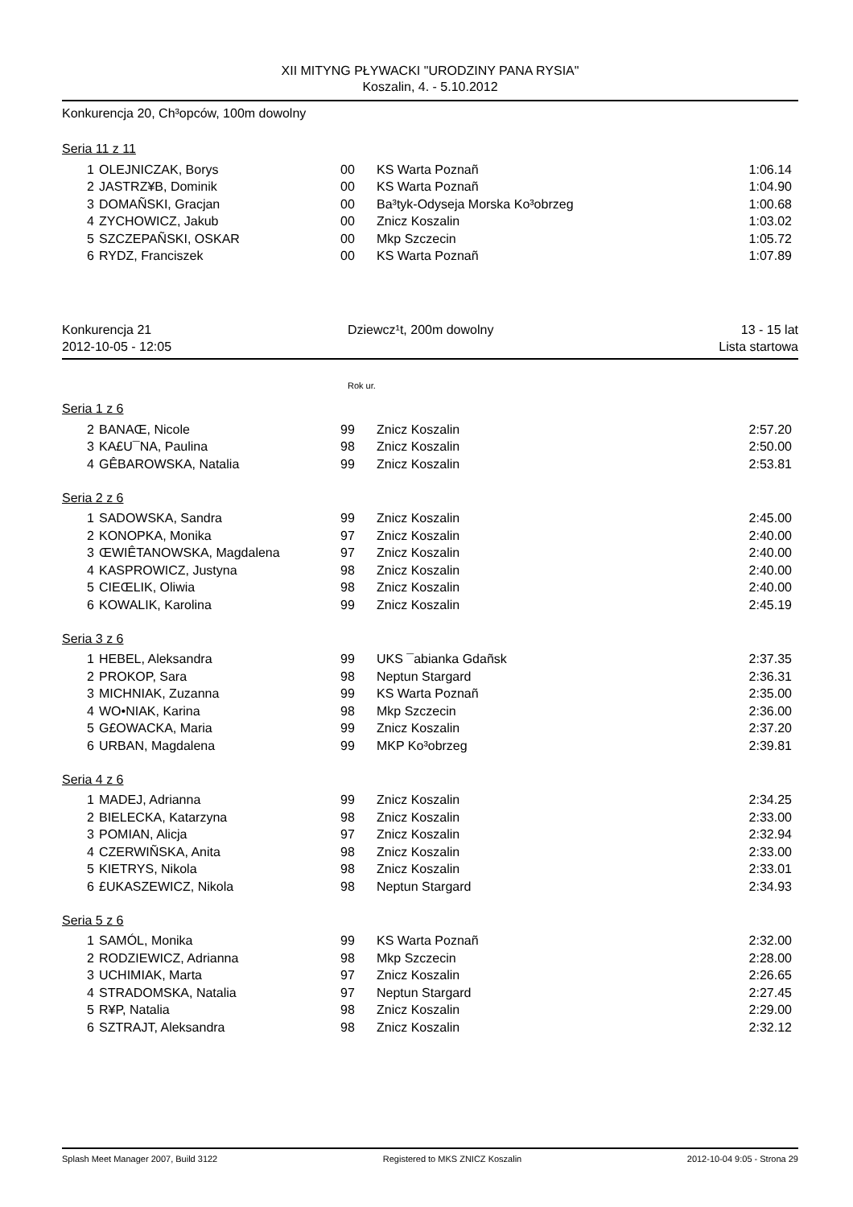XII MITYNG PŁYWACKI "URODZINY PANA RYSIA"
Koszalin, 4. - 5.10.2012
Konkurencja 20, Ch³opców, 100m dowolny
Seria 11 z 11
| 1 | OLEJNICZAK, Borys | 00 | KS Warta Poznañ | 1:06.14 |
| 2 | JASTRZ¥B, Dominik | 00 | KS Warta Poznañ | 1:04.90 |
| 3 | DOMAÑSKI, Gracjan | 00 | Ba³tyk-Odyseja Morska Ko³obrzeg | 1:00.68 |
| 4 | ZYCHOWICZ, Jakub | 00 | Znicz Koszalin | 1:03.02 |
| 5 | SZCZEPAÑSKI, OSKAR | 00 | Mkp Szczecin | 1:05.72 |
| 6 | RYDZ, Franciszek | 00 | KS Warta Poznañ | 1:07.89 |
Konkurencja 21
2012-10-05 - 12:05 Dziewcz¹t, 200m dowolny 13 - 15 lat
Lista startowa
Rok ur.
Seria 1 z 6
| 2 | BANAŒ, Nicole | 99 | Znicz Koszalin | 2:57.20 |
| 3 | KA£U¯NA, Paulina | 98 | Znicz Koszalin | 2:50.00 |
| 4 | GÊBAROWSKA, Natalia | 99 | Znicz Koszalin | 2:53.81 |
Seria 2 z 6
| 1 | SADOWSKA, Sandra | 99 | Znicz Koszalin | 2:45.00 |
| 2 | KONOPKA, Monika | 97 | Znicz Koszalin | 2:40.00 |
| 3 | ŒWIÊTANOWSKA, Magdalena | 97 | Znicz Koszalin | 2:40.00 |
| 4 | KASPROWICZ, Justyna | 98 | Znicz Koszalin | 2:40.00 |
| 5 | CIEŒLIK, Oliwia | 98 | Znicz Koszalin | 2:40.00 |
| 6 | KOWALIK, Karolina | 99 | Znicz Koszalin | 2:45.19 |
Seria 3 z 6
| 1 | HEBEL, Aleksandra | 99 | UKS ¯abianka Gdañsk | 2:37.35 |
| 2 | PROKOP, Sara | 98 | Neptun Stargard | 2:36.31 |
| 3 | MICHNIAK, Zuzanna | 99 | KS Warta Poznañ | 2:35.00 |
| 4 | WO•NIAK, Karina | 98 | Mkp Szczecin | 2:36.00 |
| 5 | G£OWACKA, Maria | 99 | Znicz Koszalin | 2:37.20 |
| 6 | URBAN, Magdalena | 99 | MKP Ko³obrzeg | 2:39.81 |
Seria 4 z 6
| 1 | MADEJ, Adrianna | 99 | Znicz Koszalin | 2:34.25 |
| 2 | BIELECKA, Katarzyna | 98 | Znicz Koszalin | 2:33.00 |
| 3 | POMIAN, Alicja | 97 | Znicz Koszalin | 2:32.94 |
| 4 | CZERWIÑSKA, Anita | 98 | Znicz Koszalin | 2:33.00 |
| 5 | KIETRYS, Nikola | 98 | Znicz Koszalin | 2:33.01 |
| 6 | £UKASZEWICZ, Nikola | 98 | Neptun Stargard | 2:34.93 |
Seria 5 z 6
| 1 | SAMÓL, Monika | 99 | KS Warta Poznañ | 2:32.00 |
| 2 | RODZIEWICZ, Adrianna | 98 | Mkp Szczecin | 2:28.00 |
| 3 | UCHIMIAK, Marta | 97 | Znicz Koszalin | 2:26.65 |
| 4 | STRADOMSKA, Natalia | 97 | Neptun Stargard | 2:27.45 |
| 5 | R¥P, Natalia | 98 | Znicz Koszalin | 2:29.00 |
| 6 | SZTRAJT, Aleksandra | 98 | Znicz Koszalin | 2:32.12 |
Splash Meet Manager 2007, Build 3122 Registered to MKS ZNICZ Koszalin 2012-10-04 9:05 - Strona 29